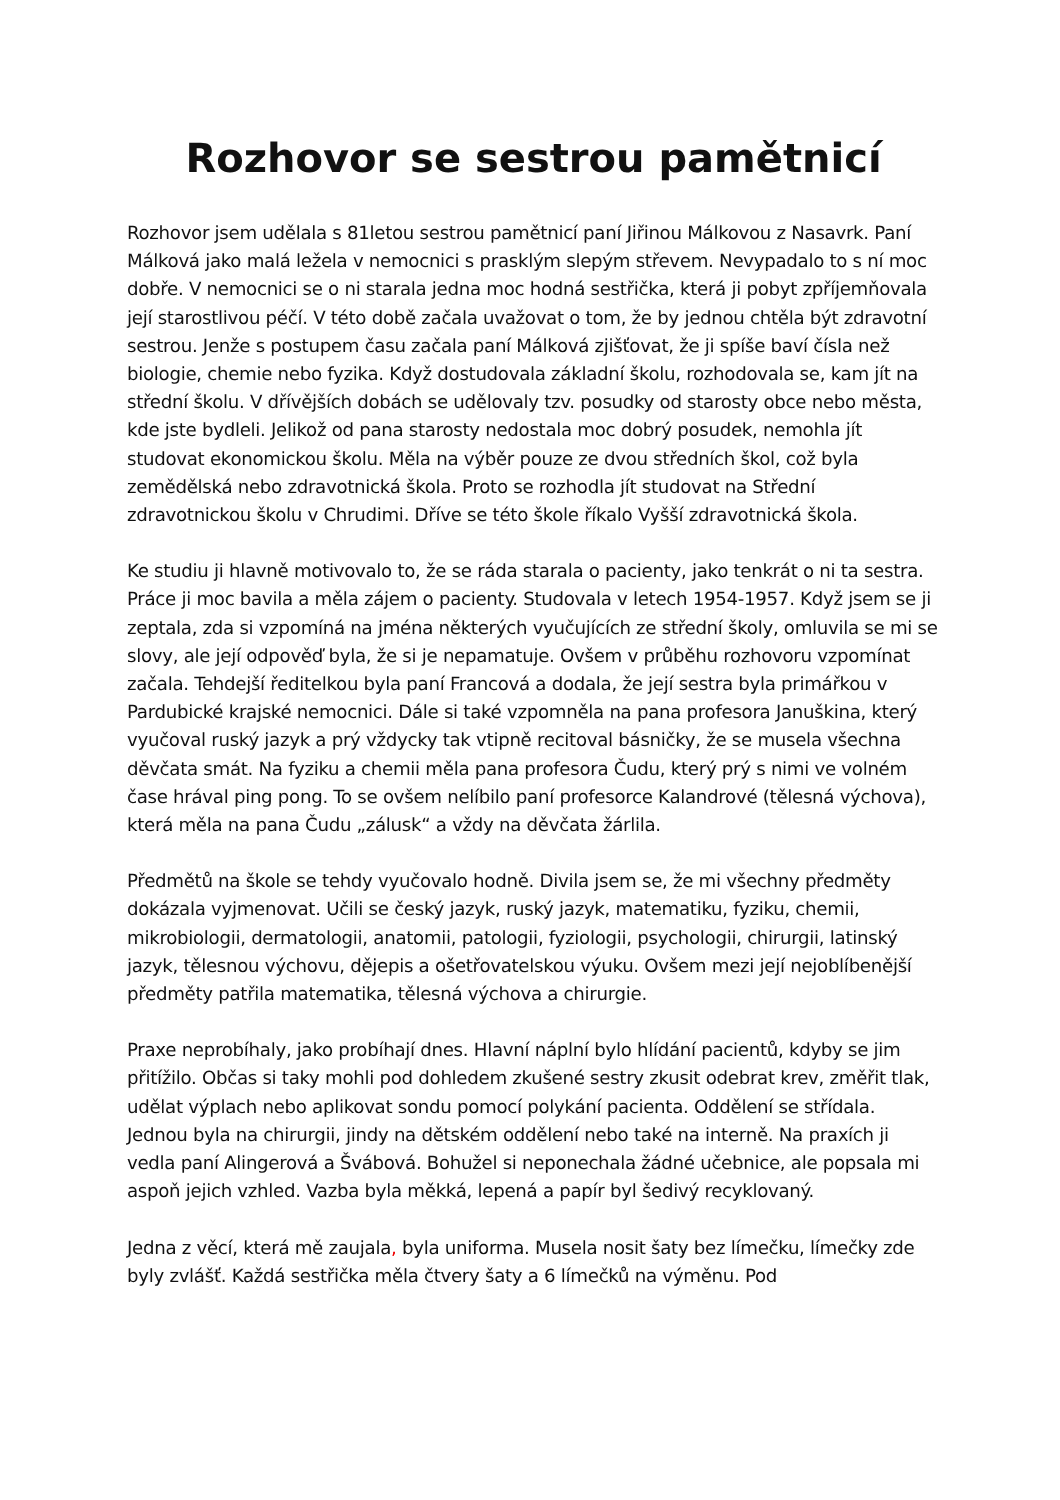Rozhovor se sestrou pamětnicí
Rozhovor jsem udělala s 81letou sestrou pamětnicí paní Jiřinou Málkovou z Nasavrk. Paní Málková jako malá ležela v nemocnici s prasklým slepým střevem. Nevypadalo to s ní moc dobře. V nemocnici se o ni starala jedna moc hodná sestřička, která ji pobyt zpříjemňovala její starostlivou péčí. V této době začala uvažovat o tom, že by jednou chtěla být zdravotní sestrou. Jenže s postupem času začala paní Málková zjišťovat, že ji spíše baví čísla než biologie, chemie nebo fyzika. Když dostudovala základní školu, rozhodovala se, kam jít na střední školu. V dřívějších dobách se udělovaly tzv. posudky od starosty obce nebo města, kde jste bydleli. Jelikož od pana starosty nedostala moc dobrý posudek, nemohla jít studovat ekonomickou školu. Měla na výběr pouze ze dvou středních škol, což byla zemědělská nebo zdravotnická škola. Proto se rozhodla jít studovat na Střední zdravotnickou školu v Chrudimi. Dříve se této škole říkalo Vyšší zdravotnická škola.
Ke studiu ji hlavně motivovalo to, že se ráda starala o pacienty, jako tenkrát o ni ta sestra. Práce ji moc bavila a měla zájem o pacienty. Studovala v letech 1954-1957. Když jsem se ji zeptala, zda si vzpomíná na jména některých vyučujících ze střední školy, omluvila se mi se slovy, ale její odpověď byla, že si je nepamatuje. Ovšem v průběhu rozhovoru vzpomínat začala. Tehdejší ředitelkou byla paní Francová a dodala, že její sestra byla primářkou v Pardubické krajské nemocnici. Dále si také vzpomněla na pana profesora Januškina, který vyučoval ruský jazyk a prý vždycky tak vtipně recitoval básničky, že se musela všechna děvčata smát. Na fyziku a chemii měla pana profesora Čudu, který prý s nimi ve volném čase hrával ping pong. To se ovšem nelíbilo paní profesorce Kalandrové (tělesná výchova), která měla na pana Čudu „zálusk“ a vždy na děvčata žárlila.
Předmětů na škole se tehdy vyučovalo hodně. Divila jsem se, že mi všechny předměty dokázala vyjmenovat. Učili se český jazyk, ruský jazyk, matematiku, fyziku, chemii, mikrobiologii, dermatologii, anatomii, patologii, fyziologii, psychologii, chirurgii, latinský jazyk, tělesnou výchovu, dějepis a ošetřovatelskou výuku. Ovšem mezi její nejoblíbenější předměty patřila matematika, tělesná výchova a chirurgie.
Praxe neprobíhaly, jako probíhají dnes. Hlavní náplní bylo hlídání pacientů, kdyby se jim přitížilo. Občas si taky mohli pod dohledem zkušené sestry zkusit odebrat krev, změřit tlak, udělat výplach nebo aplikovat sondu pomocí polykání pacienta. Oddělení se střídala. Jednou byla na chirurgii, jindy na dětském oddělení nebo také na interně. Na praxích ji vedla paní Alingerová a Švábová. Bohužel si neponechala žádné učebnice, ale popsala mi aspoň jejich vzhled. Vazba byla měkká, lepená a papír byl šedivý recyklovaný.
Jedna z věcí, která mě zaujala, byla uniforma. Musela nosit šaty bez límečku, límečky zde byly zvlášť. Každá sestřička měla čtvery šaty a 6 límečků na výměnu. Pod